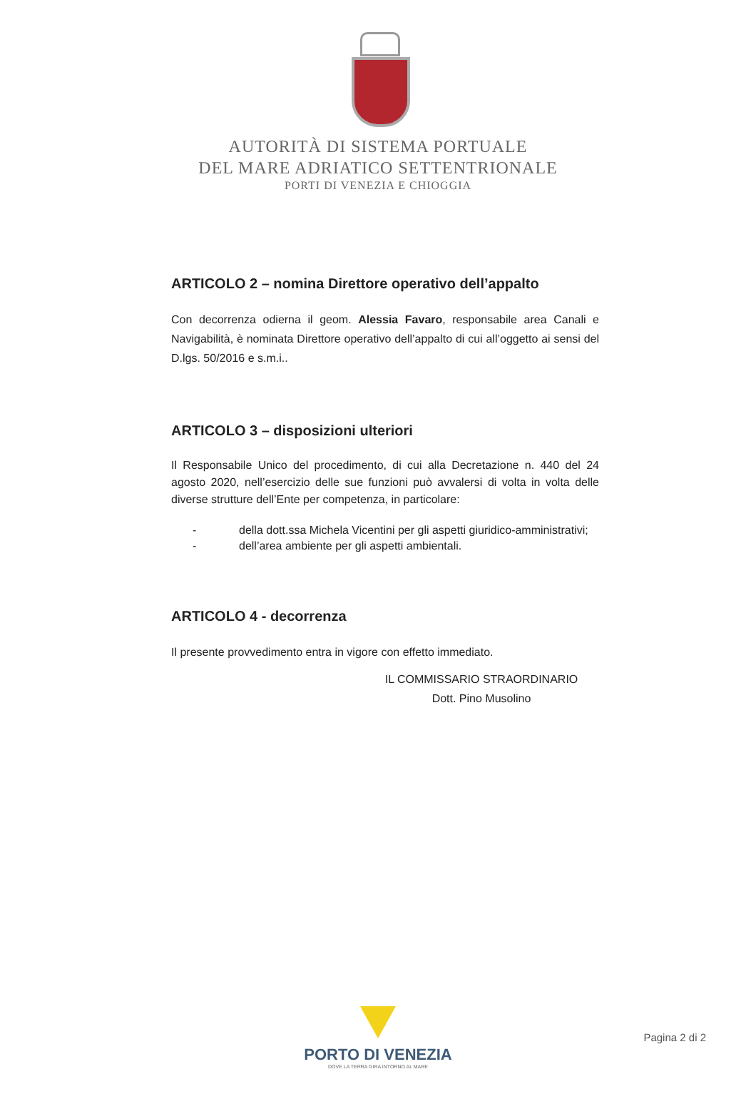AUTORITÀ DI SISTEMA PORTUALE
DEL MARE ADRIATICO SETTENTRIONALE
PORTI DI VENEZIA E CHIOGGIA
ARTICOLO 2 – nomina Direttore operativo dell’appalto
Con decorrenza odierna il geom. Alessia Favaro, responsabile area Canali e Navigabilità, è nominata Direttore operativo dell’appalto di cui all’oggetto ai sensi del D.lgs. 50/2016 e s.m.i..
ARTICOLO 3 – disposizioni ulteriori
Il Responsabile Unico del procedimento, di cui alla Decretazione n. 440 del 24 agosto 2020, nell’esercizio delle sue funzioni può avvalersi di volta in volta delle diverse strutture dell’Ente per competenza, in particolare:
- della dott.ssa Michela Vicentini per gli aspetti giuridico-amministrativi;
- dell’area ambiente per gli aspetti ambientali.
ARTICOLO 4 - decorrenza
Il presente provvedimento entra in vigore con effetto immediato.
IL COMMISSARIO STRAORDINARIO
Dott. Pino Musolino
PORTO DI VENEZIA
DOVE LA TERRA GIRA INTORNO AL MARE
Pagina 2 di 2